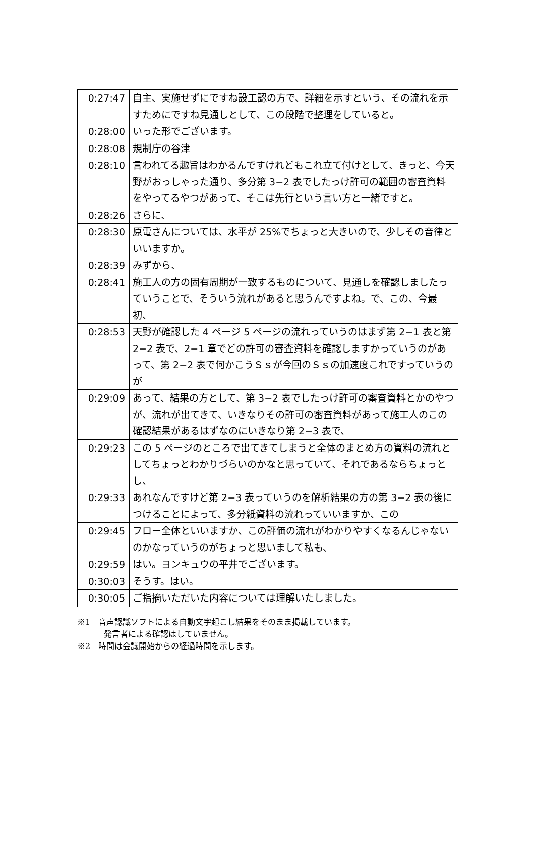| 0:27:47 | 自主、実施せずにですね設工認の方で、詳細を示すという、その流れを示すためにですね見通しとして、この段階で整理をしていると。 |
| 0:28:00 | いった形でございます。 |
| 0:28:08 | 規制庁の谷津 |
| 0:28:10 | 言われてる趣旨はわかるんですけれどもこれ立て付けとして、きっと、今天野がおっしゃった通り、多分第 3−2 表でしたっけ許可の範囲の審査資料をやってるやつがあって、そこは先行という言い方と一緒ですと。 |
| 0:28:26 | さらに、 |
| 0:28:30 | 原電さんについては、水平が 25%でちょっと大きいので、少しその音律といいますか。 |
| 0:28:39 | みずから、 |
| 0:28:41 | 施工人の方の固有周期が一致するものについて、見通しを確認しましたっていうことで、そういう流れがあると思うんですよね。で、この、今最初、 |
| 0:28:53 | 天野が確認した 4 ページ 5 ページの流れっていうのはまず第 2−1 表と第 2−2 表で、2−1 章でどの許可の審査資料を確認しますかっていうのがあって、第 2−2 表で何かこうＳｓが今回のＳｓの加速度これですっていうのが |
| 0:29:09 | あって、結果の方として、第 3−2 表でしたっけ許可の審査資料とかのやつが、流れが出てきて、いきなりその許可の審査資料があって施工人のこの確認結果があるはずなのにいきなり第 2−3 表で、 |
| 0:29:23 | この 5 ページのところで出てきてしまうと全体のまとめ方の資料の流れとしてちょっとわかりづらいのかなと思っていて、それであるならちょっとし、 |
| 0:29:33 | あれなんですけど第 2−3 表っていうのを解析結果の方の第 3−2 表の後につけることによって、多分紙資料の流れっていいますか、この |
| 0:29:45 | フロー全体といいますか、この評価の流れがわかりやすくなるんじゃないのかなっていうのがちょっと思いまして私も、 |
| 0:29:59 | はい。ヨンキュウの平井でございます。 |
| 0:30:03 | そうす。はい。 |
| 0:30:05 | ご指摘いただいた内容については理解いたしました。 |
※1　音声認識ソフトによる自動文字起こし結果をそのまま掲載しています。
発言者による確認はしていません。
※2　時間は会議開始からの経過時間を示します。